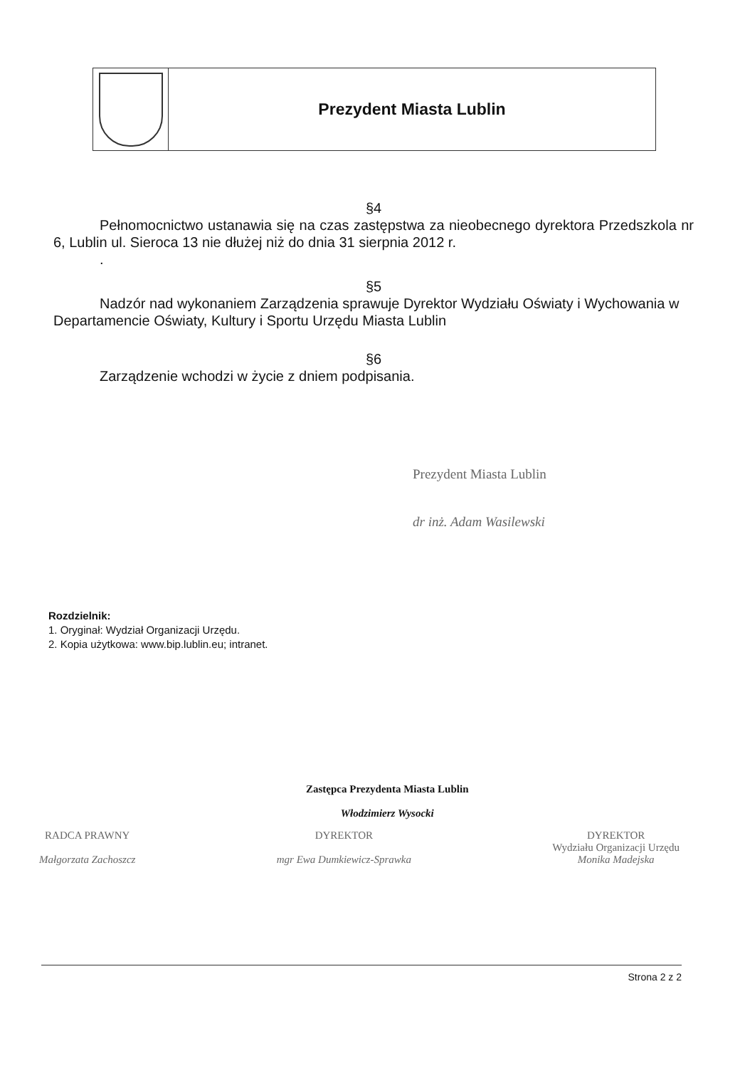Prezydent Miasta Lublin
§4
Pełnomocnictwo ustanawia się na czas zastępstwa za nieobecnego dyrektora Przedszkola nr 6, Lublin ul. Sieroca 13 nie dłużej niż do dnia 31 sierpnia 2012 r.
.
§5
Nadzór nad wykonaniem Zarządzenia sprawuje Dyrektor Wydziału Oświaty i Wychowania w Departamencie Oświaty, Kultury i Sportu Urzędu Miasta Lublin
§6
Zarządzenie wchodzi w życie z dniem podpisania.
Prezydent Miasta Lublin
dr inż. Adam Wasilewski
Rozdzielnik:
1. Oryginał: Wydział Organizacji Urzędu.
2. Kopia użytkowa: www.bip.lublin.eu; intranet.
Zastępca Prezydenta Miasta Lublin
Włodzimierz Wysocki
RADCA PRAWNY
Małgorzata Zachoszcz
DYREKTOR
mgr Ewa Dumkiewicz-Sprawka
DYREKTOR
Wydziału Organizacji Urzędu
Monika Madejska
Strona 2 z 2